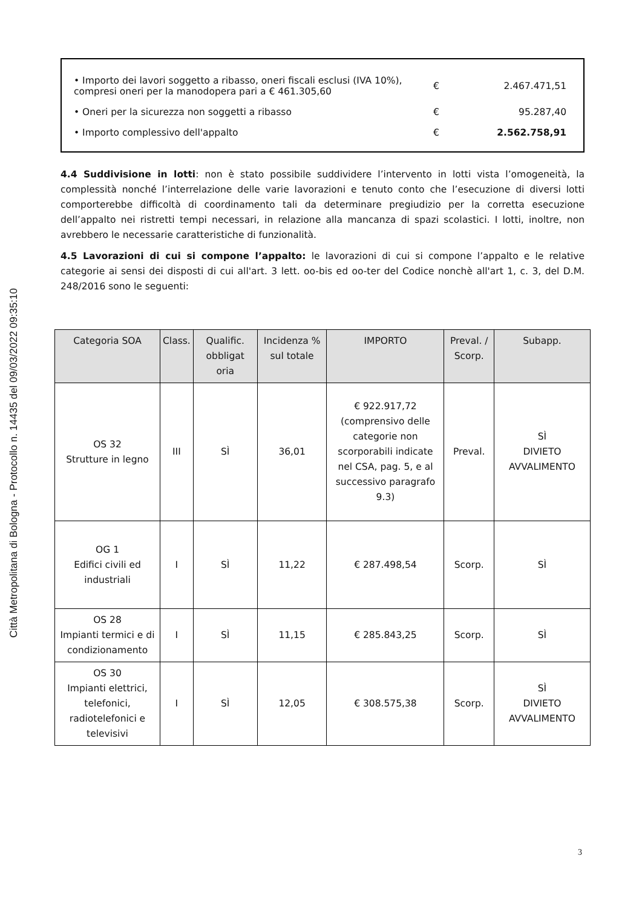Città Metropolitana di Bologna - Protocollo n. 14435 del 09/03/2022 09:35:10
| • Importo dei lavori soggetto a ribasso, oneri fiscali esclusi (IVA 10%), compresi oneri per la manodopera pari a € 461.305,60 | € | 2.467.471,51 |
| • Oneri per la sicurezza non soggetti a ribasso | € | 95.287,40 |
| • Importo complessivo dell'appalto | € | 2.562.758,91 |
4.4 Suddivisione in lotti: non è stato possibile suddividere l’intervento in lotti vista l’omogeneità, la complessità nonché l’interrelazione delle varie lavorazioni e tenuto conto che l’esecuzione di diversi lotti comporterebbe difficoltà di coordinamento tali da determinare pregiudizio per la corretta esecuzione dell’appalto nei ristretti tempi necessari, in relazione alla mancanza di spazi scolastici. I lotti, inoltre, non avrebbero le necessarie caratteristiche di funzionalità.
4.5 Lavorazioni di cui si compone l’appalto: le lavorazioni di cui si compone l’appalto e le relative categorie ai sensi dei disposti di cui all'art. 3 lett. oo-bis ed oo-ter del Codice nonchè all'art 1, c. 3, del D.M. 248/2016 sono le seguenti:
| Categoria SOA | Class. | Qualific. obbligat oria | Incidenza % sul totale | IMPORTO | Preval. / Scorp. | Subapp. |
| --- | --- | --- | --- | --- | --- | --- |
| OS 32 Strutture in legno | III | SÌ | 36,01 | € 922.917,72 (comprensivo delle categorie non scorporabili indicate nel CSA, pag. 5, e al successivo paragrafo 9.3) | Preval. | SÌ DIVIETO AVVALIMENTO |
| OG 1 Edifici civili ed industriali | I | SÌ | 11,22 | € 287.498,54 | Scorp. | SÌ |
| OS 28 Impianti termici e di condizionamento | I | SÌ | 11,15 | € 285.843,25 | Scorp. | SÌ |
| OS 30 Impianti elettrici, telefonici, radiotelefonici e televisivi | I | SÌ | 12,05 | € 308.575,38 | Scorp. | SÌ DIVIETO AVVALIMENTO |
3